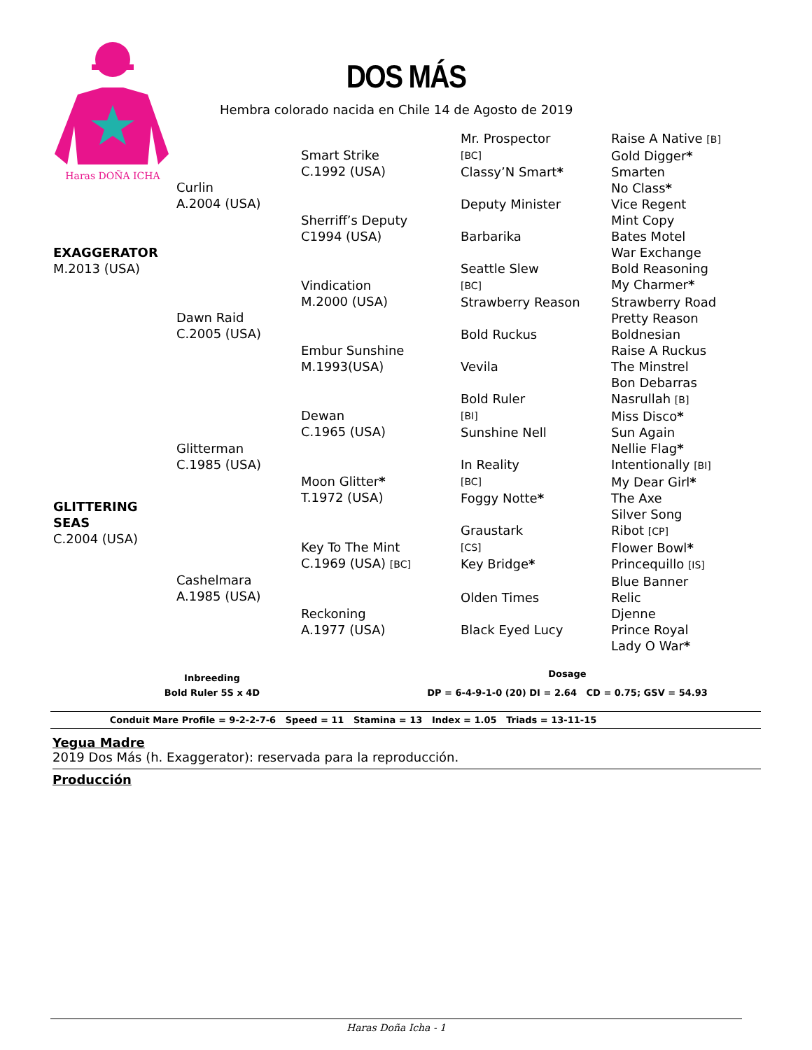Haras DOÑA ICHA
DOS MÁS
Hembra colorado nacida en Chile 14 de Agosto de 2019
| EXAGGERATOR M.2013 (USA) | Curlin A.2004 (USA) | Smart Strike C.1992 (USA) | Mr. Prospector [BC] | Raise A Native [B] Gold Digger * |
| | | | Classy’N Smart * | Smarten No Class * |
| | | Sherriff’s Deputy C1994 (USA) | Deputy Minister | Vice Regent Mint Copy |
| | | | Barbarika | Bates Motel War Exchange |
| | Dawn Raid C.2005 (USA) | Vindication M.2000 (USA) | Seattle Slew [BC] | Bold Reasoning My Charmer * |
| | | | Strawberry Reason | Strawberry Road Pretty Reason |
| | | Embur Sunshine M.1993(USA) | Bold Ruckus | Boldnesian Raise A Ruckus |
| | | | Vevila | The Minstrel Bon Debarras |
| GLITTERING SEAS C.2004 (USA) | Glitterman C.1985 (USA) | Dewan C.1965 (USA) | Bold Ruler [BI] | Nasrullah [B] Miss Disco * |
| | | | Sunshine Nell | Sun Again Nellie Flag * |
| | | Moon Glitter * T.1972 (USA) | In Reality [BC] | Intentionally [BI] My Dear Girl * |
| | | | Foggy Notte * | The Axe Silver Song |
| | Cashelmara A.1985 (USA) | Key To The Mint C.1969 (USA) [BC] | Graustark [CS] | Ribot [CP] Flower Bowl * |
| | | | Key Bridge * | Princequillo [IS] Blue Banner |
| | | Reckoning A.1977 (USA) | Olden Times | Relic Djenne |
| | | | Black Eyed Lucy | Prince Royal Lady O War * |
Inbreeding
Bold Ruler 5S x 4D
Dosage
DP = 6-4-9-1-0 (20) DI = 2.64 CD = 0.75; GSV = 54.93
Conduit Mare Profile = 9-2-2-7-6 Speed = 11 Stamina = 13 Index = 1.05 Triads = 13-11-15
Yegua Madre
2019 Dos Más (h. Exaggerator): reservada para la reproducción.
Producción
Haras Doña Icha - 1